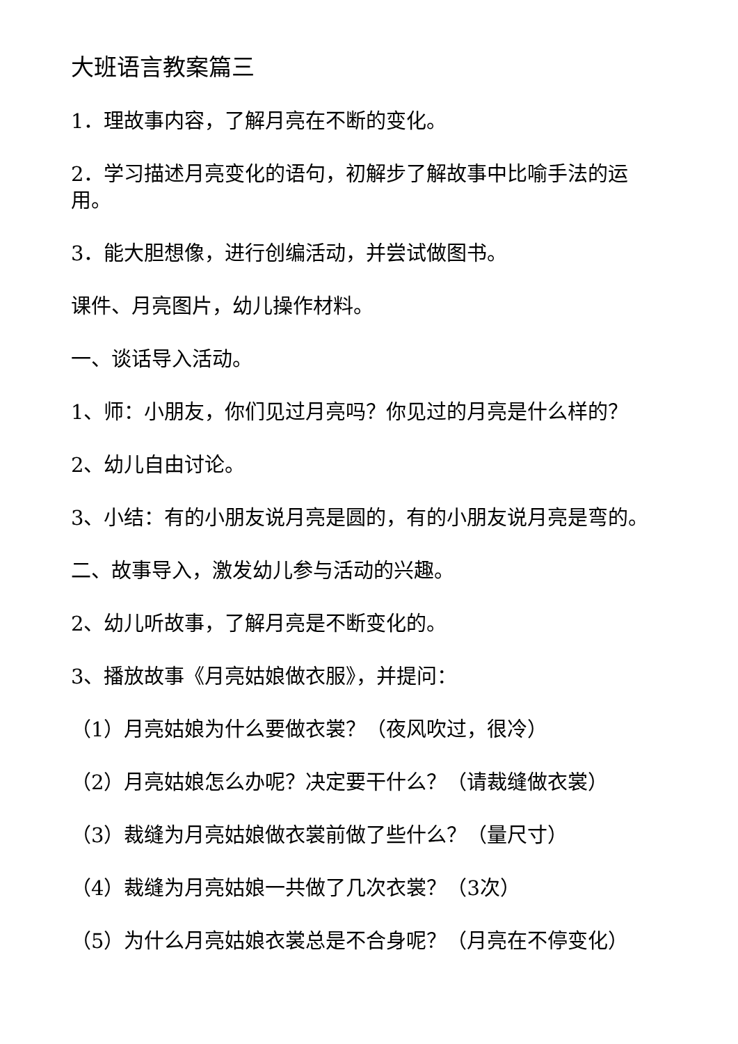大班语言教案篇三
1．理故事内容，了解月亮在不断的变化。
2．学习描述月亮变化的语句，初解步了解故事中比喻手法的运用。
3．能大胆想像，进行创编活动，并尝试做图书。
课件、月亮图片，幼儿操作材料。
一、谈话导入活动。
1、师：小朋友，你们见过月亮吗？你见过的月亮是什么样的？
2、幼儿自由讨论。
3、小结：有的小朋友说月亮是圆的，有的小朋友说月亮是弯的。
二、故事导入，激发幼儿参与活动的兴趣。
2、幼儿听故事，了解月亮是不断变化的。
3、播放故事《月亮姑娘做衣服》，并提问：
（1）月亮姑娘为什么要做衣裳？（夜风吹过，很冷）
（2）月亮姑娘怎么办呢？决定要干什么？（请裁缝做衣裳）
（3）裁缝为月亮姑娘做衣裳前做了些什么？（量尺寸）
（4）裁缝为月亮姑娘一共做了几次衣裳？（3次）
（5）为什么月亮姑娘衣裳总是不合身呢？（月亮在不停变化）